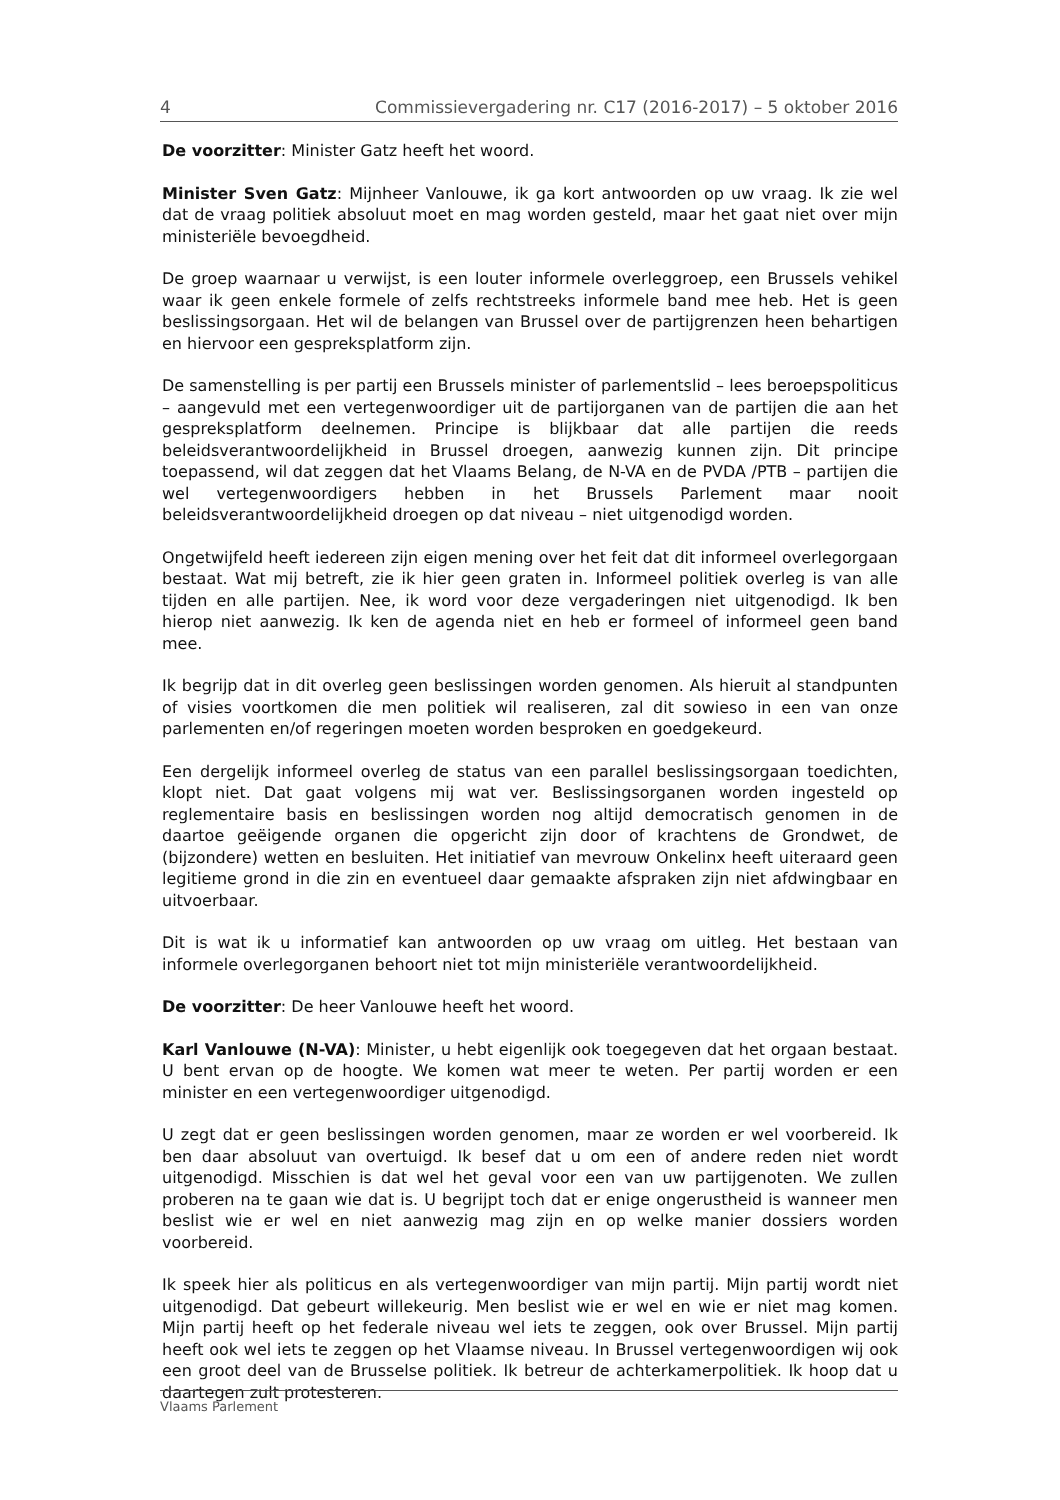4 Commissievergadering nr. C17 (2016-2017) – 5 oktober 2016
De voorzitter: Minister Gatz heeft het woord.
Minister Sven Gatz: Mijnheer Vanlouwe, ik ga kort antwoorden op uw vraag. Ik zie wel dat de vraag politiek absoluut moet en mag worden gesteld, maar het gaat niet over mijn ministeriële bevoegdheid.
De groep waarnaar u verwijst, is een louter informele overleggroep, een Brussels vehikel waar ik geen enkele formele of zelfs rechtstreeks informele band mee heb. Het is geen beslissingsorgaan. Het wil de belangen van Brussel over de partijgrenzen heen behartigen en hiervoor een gespreksplatform zijn.
De samenstelling is per partij een Brussels minister of parlementslid – lees beroepspoliticus – aangevuld met een vertegenwoordiger uit de partijorganen van de partijen die aan het gespreksplatform deelnemen. Principe is blijkbaar dat alle partijen die reeds beleidsverantwoordelijkheid in Brussel droegen, aanwezig kunnen zijn. Dit principe toepassend, wil dat zeggen dat het Vlaams Belang, de N-VA en de PVDA /PTB – partijen die wel vertegenwoordigers hebben in het Brussels Parlement maar nooit beleidsverantwoordelijkheid droegen op dat niveau – niet uitgenodigd worden.
Ongetwijfeld heeft iedereen zijn eigen mening over het feit dat dit informeel overlegorgaan bestaat. Wat mij betreft, zie ik hier geen graten in. Informeel politiek overleg is van alle tijden en alle partijen. Nee, ik word voor deze vergaderingen niet uitgenodigd. Ik ben hierop niet aanwezig. Ik ken de agenda niet en heb er formeel of informeel geen band mee.
Ik begrijp dat in dit overleg geen beslissingen worden genomen. Als hieruit al standpunten of visies voortkomen die men politiek wil realiseren, zal dit sowieso in een van onze parlementen en/of regeringen moeten worden besproken en goedgekeurd.
Een dergelijk informeel overleg de status van een parallel beslissingsorgaan toedichten, klopt niet. Dat gaat volgens mij wat ver. Beslissingsorganen worden ingesteld op reglementaire basis en beslissingen worden nog altijd democratisch genomen in de daartoe geëigende organen die opgericht zijn door of krachtens de Grondwet, de (bijzondere) wetten en besluiten. Het initiatief van mevrouw Onkelinx heeft uiteraard geen legitieme grond in die zin en eventueel daar gemaakte afspraken zijn niet afdwingbaar en uitvoerbaar.
Dit is wat ik u informatief kan antwoorden op uw vraag om uitleg. Het bestaan van informele overlegorganen behoort niet tot mijn ministeriële verantwoordelijkheid.
De voorzitter: De heer Vanlouwe heeft het woord.
Karl Vanlouwe (N-VA): Minister, u hebt eigenlijk ook toegegeven dat het orgaan bestaat. U bent ervan op de hoogte. We komen wat meer te weten. Per partij worden er een minister en een vertegenwoordiger uitgenodigd.
U zegt dat er geen beslissingen worden genomen, maar ze worden er wel voorbereid. Ik ben daar absoluut van overtuigd. Ik besef dat u om een of andere reden niet wordt uitgenodigd. Misschien is dat wel het geval voor een van uw partijgenoten. We zullen proberen na te gaan wie dat is. U begrijpt toch dat er enige ongerustheid is wanneer men beslist wie er wel en niet aanwezig mag zijn en op welke manier dossiers worden voorbereid.
Ik speek hier als politicus en als vertegenwoordiger van mijn partij. Mijn partij wordt niet uitgenodigd. Dat gebeurt willekeurig. Men beslist wie er wel en wie er niet mag komen. Mijn partij heeft op het federale niveau wel iets te zeggen, ook over Brussel. Mijn partij heeft ook wel iets te zeggen op het Vlaamse niveau. In Brussel vertegenwoordigen wij ook een groot deel van de Brusselse politiek. Ik betreur de achterkamerpolitiek. Ik hoop dat u daartegen zult protesteren.
Vlaams Parlement